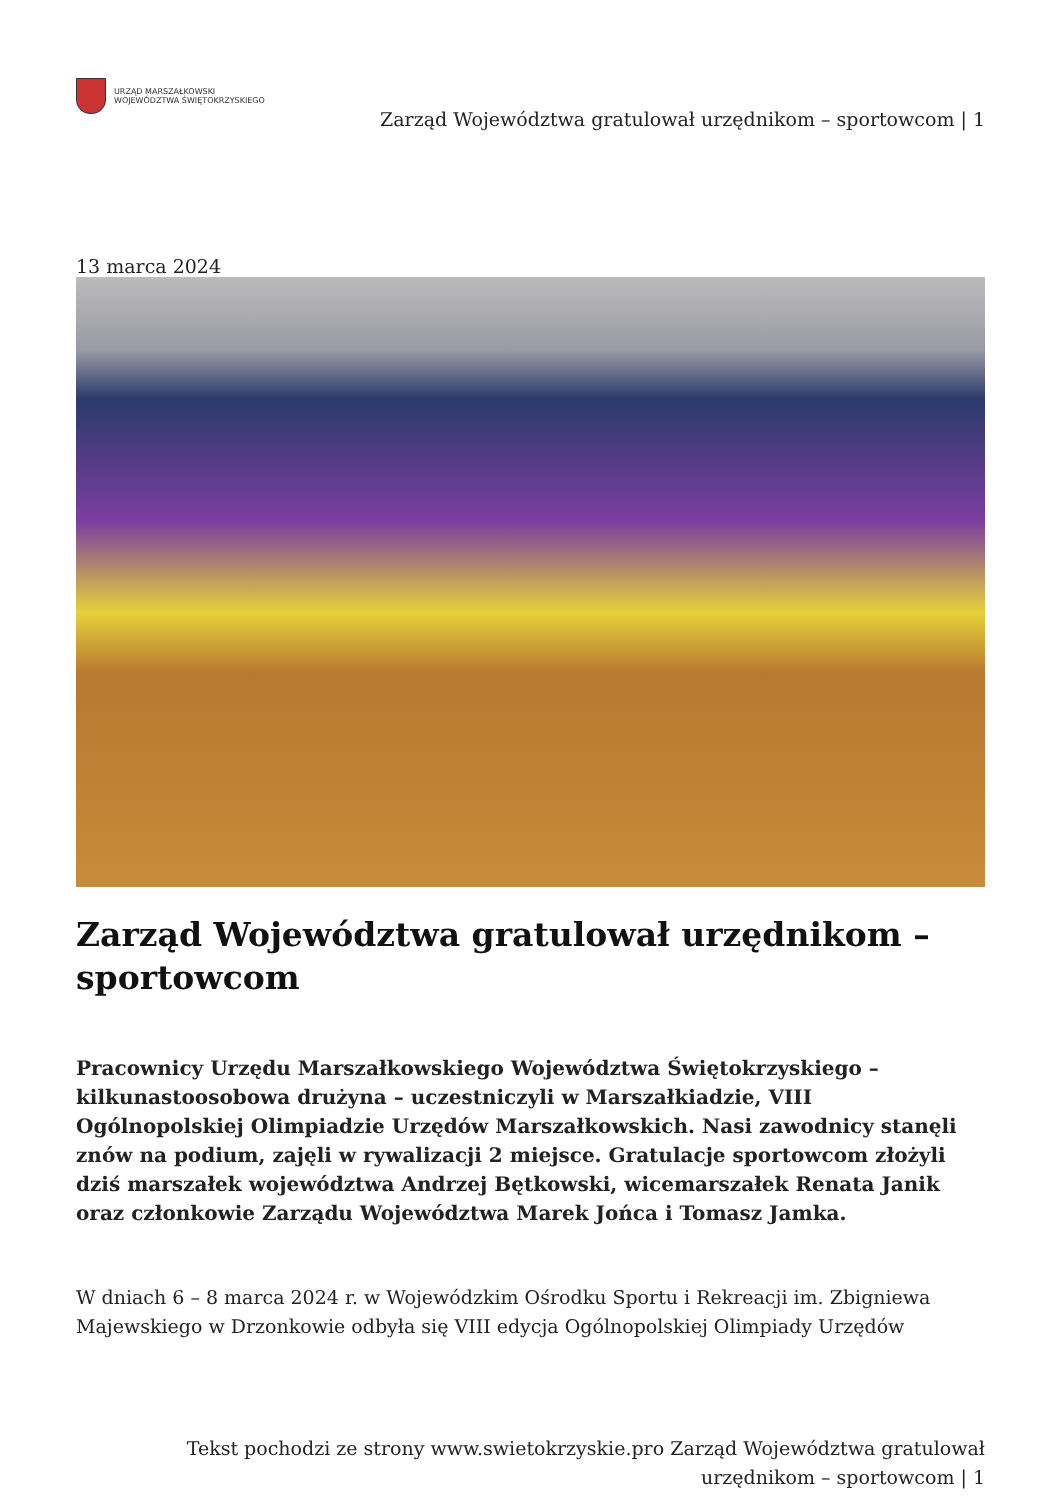URZĄD MARSZAŁKOWSKI
WOJEWÓDZTWA ŚWIĘTOKRZYSKIEGO
Zarząd Województwa gratulował urzędnikom – sportowcom | 1
13 marca 2024
Zarząd Województwa gratulował urzędnikom – sportowcom
Pracownicy Urzędu Marszałkowskiego Województwa Świętokrzyskiego – kilkunastoosobowa drużyna – uczestniczyli w Marszałkiadzie, VIII Ogólnopolskiej Olimpiadzie Urzędów Marszałkowskich. Nasi zawodnicy stanęli znów na podium, zajęli w rywalizacji 2 miejsce. Gratulacje sportowcom złożyli dziś marszałek województwa Andrzej Bętkowski, wicemarszałek Renata Janik oraz członkowie Zarządu Województwa Marek Jońca i Tomasz Jamka.
W dniach 6 – 8 marca 2024 r. w Wojewódzkim Ośrodku Sportu i Rekreacji im. Zbigniewa Majewskiego w Drzonkowie odbyła się VIII edycja Ogólnopolskiej Olimpiady Urzędów
Tekst pochodzi ze strony www.swietokrzyskie.pro Zarząd Województwa gratulował urzędnikom – sportowcom | 1